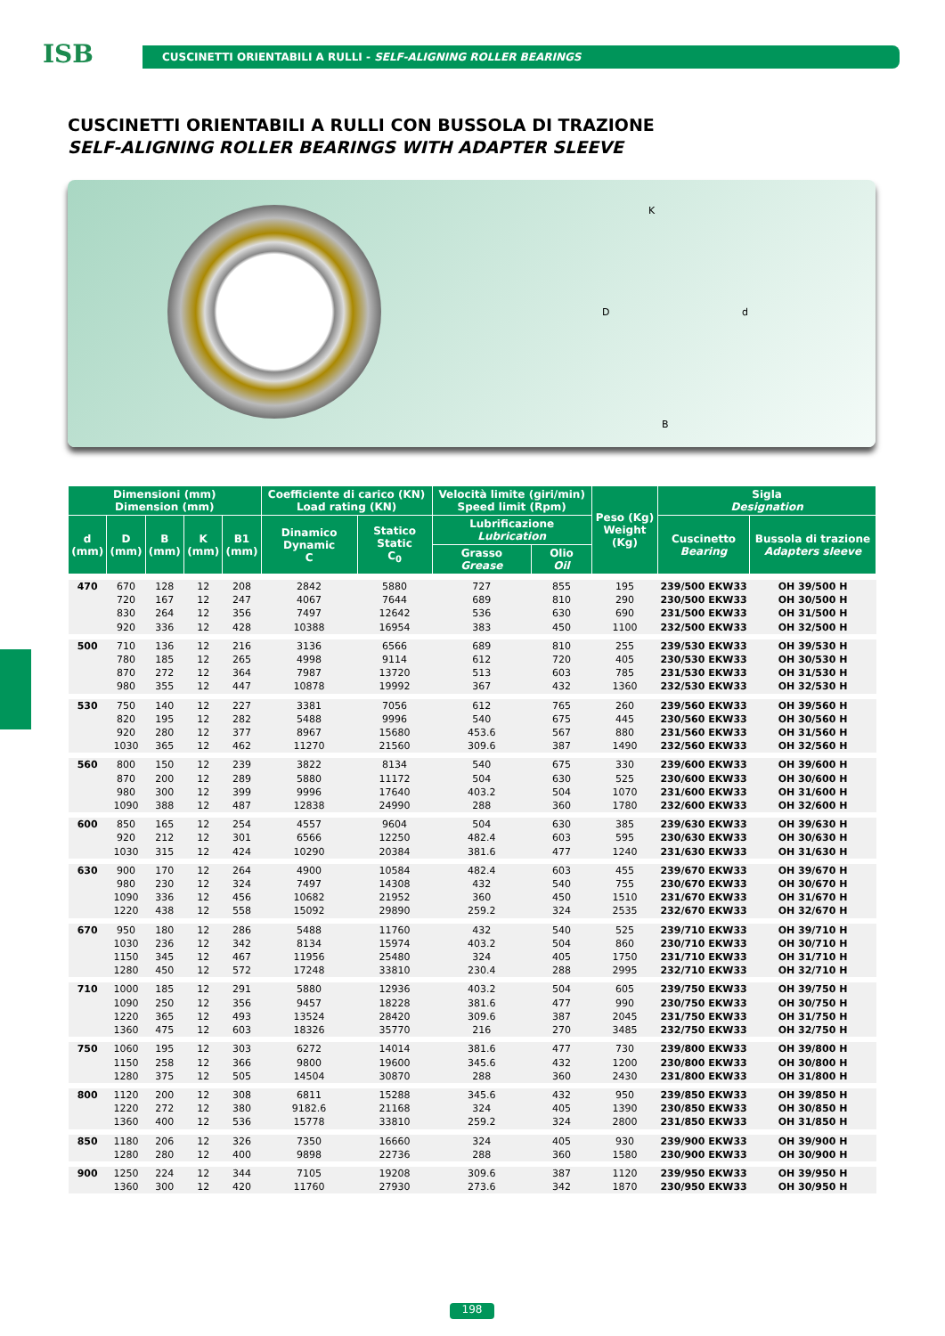ISB CUSCINETTI ORIENTABILI A RULLI - SELF-ALIGNING ROLLER BEARINGS
CUSCINETTI ORIENTABILI A RULLI CON BUSSOLA DI TRAZIONE
SELF-ALIGNING ROLLER BEARINGS WITH ADAPTER SLEEVE
K
D d
B
| Dimensioni (mm) Dimension (mm) | | | | | Coefficiente di carico (KN) Load rating (KN) | | Velocità limite (giri/min) Speed limit (Rpm) | | Peso (Kg) Weight (Kg) | Sigla Designation | |
| --- | --- | --- | --- | --- | --- | --- | --- | --- | --- | --- | --- |
| d (mm) | D (mm) | B (mm) | K (mm) | B1 (mm) | Dinamico Dynamic C | Statico Static C<sub>0</sub> | Lubrificazione Lubrication | | | Cuscinetto Bearing | Bussola di trazione Adapters sleeve |
| | | | | | | | Grasso Grease | Olio Oil | | | |
| 470 | 670 | 128 | 12 | 208 | 2842 | 5880 | 727 | 855 | 195 | 239/500 EKW33 | OH 39/500 H |
| | 720 | 167 | 12 | 247 | 4067 | 7644 | 689 | 810 | 290 | 230/500 EKW33 | OH 30/500 H |
| | 830 | 264 | 12 | 356 | 7497 | 12642 | 536 | 630 | 690 | 231/500 EKW33 | OH 31/500 H |
| | 920 | 336 | 12 | 428 | 10388 | 16954 | 383 | 450 | 1100 | 232/500 EKW33 | OH 32/500 H |
| 500 | 710 | 136 | 12 | 216 | 3136 | 6566 | 689 | 810 | 255 | 239/530 EKW33 | OH 39/530 H |
| | 780 | 185 | 12 | 265 | 4998 | 9114 | 612 | 720 | 405 | 230/530 EKW33 | OH 30/530 H |
| | 870 | 272 | 12 | 364 | 7987 | 13720 | 513 | 603 | 785 | 231/530 EKW33 | OH 31/530 H |
| | 980 | 355 | 12 | 447 | 10878 | 19992 | 367 | 432 | 1360 | 232/530 EKW33 | OH 32/530 H |
| 530 | 750 | 140 | 12 | 227 | 3381 | 7056 | 612 | 765 | 260 | 239/560 EKW33 | OH 39/560 H |
| | 820 | 195 | 12 | 282 | 5488 | 9996 | 540 | 675 | 445 | 230/560 EKW33 | OH 30/560 H |
| | 920 | 280 | 12 | 377 | 8967 | 15680 | 453.6 | 567 | 880 | 231/560 EKW33 | OH 31/560 H |
| | 1030 | 365 | 12 | 462 | 11270 | 21560 | 309.6 | 387 | 1490 | 232/560 EKW33 | OH 32/560 H |
| 560 | 800 | 150 | 12 | 239 | 3822 | 8134 | 540 | 675 | 330 | 239/600 EKW33 | OH 39/600 H |
| | 870 | 200 | 12 | 289 | 5880 | 11172 | 504 | 630 | 525 | 230/600 EKW33 | OH 30/600 H |
| | 980 | 300 | 12 | 399 | 9996 | 17640 | 403.2 | 504 | 1070 | 231/600 EKW33 | OH 31/600 H |
| | 1090 | 388 | 12 | 487 | 12838 | 24990 | 288 | 360 | 1780 | 232/600 EKW33 | OH 32/600 H |
| 600 | 850 | 165 | 12 | 254 | 4557 | 9604 | 504 | 630 | 385 | 239/630 EKW33 | OH 39/630 H |
| | 920 | 212 | 12 | 301 | 6566 | 12250 | 482.4 | 603 | 595 | 230/630 EKW33 | OH 30/630 H |
| | 1030 | 315 | 12 | 424 | 10290 | 20384 | 381.6 | 477 | 1240 | 231/630 EKW33 | OH 31/630 H |
| 630 | 900 | 170 | 12 | 264 | 4900 | 10584 | 482.4 | 603 | 455 | 239/670 EKW33 | OH 39/670 H |
| | 980 | 230 | 12 | 324 | 7497 | 14308 | 432 | 540 | 755 | 230/670 EKW33 | OH 30/670 H |
| | 1090 | 336 | 12 | 456 | 10682 | 21952 | 360 | 450 | 1510 | 231/670 EKW33 | OH 31/670 H |
| | 1220 | 438 | 12 | 558 | 15092 | 29890 | 259.2 | 324 | 2535 | 232/670 EKW33 | OH 32/670 H |
| 670 | 950 | 180 | 12 | 286 | 5488 | 11760 | 432 | 540 | 525 | 239/710 EKW33 | OH 39/710 H |
| | 1030 | 236 | 12 | 342 | 8134 | 15974 | 403.2 | 504 | 860 | 230/710 EKW33 | OH 30/710 H |
| | 1150 | 345 | 12 | 467 | 11956 | 25480 | 324 | 405 | 1750 | 231/710 EKW33 | OH 31/710 H |
| | 1280 | 450 | 12 | 572 | 17248 | 33810 | 230.4 | 288 | 2995 | 232/710 EKW33 | OH 32/710 H |
| 710 | 1000 | 185 | 12 | 291 | 5880 | 12936 | 403.2 | 504 | 605 | 239/750 EKW33 | OH 39/750 H |
| | 1090 | 250 | 12 | 356 | 9457 | 18228 | 381.6 | 477 | 990 | 230/750 EKW33 | OH 30/750 H |
| | 1220 | 365 | 12 | 493 | 13524 | 28420 | 309.6 | 387 | 2045 | 231/750 EKW33 | OH 31/750 H |
| | 1360 | 475 | 12 | 603 | 18326 | 35770 | 216 | 270 | 3485 | 232/750 EKW33 | OH 32/750 H |
| 750 | 1060 | 195 | 12 | 303 | 6272 | 14014 | 381.6 | 477 | 730 | 239/800 EKW33 | OH 39/800 H |
| | 1150 | 258 | 12 | 366 | 9800 | 19600 | 345.6 | 432 | 1200 | 230/800 EKW33 | OH 30/800 H |
| | 1280 | 375 | 12 | 505 | 14504 | 30870 | 288 | 360 | 2430 | 231/800 EKW33 | OH 31/800 H |
| 800 | 1120 | 200 | 12 | 308 | 6811 | 15288 | 345.6 | 432 | 950 | 239/850 EKW33 | OH 39/850 H |
| | 1220 | 272 | 12 | 380 | 9182.6 | 21168 | 324 | 405 | 1390 | 230/850 EKW33 | OH 30/850 H |
| | 1360 | 400 | 12 | 536 | 15778 | 33810 | 259.2 | 324 | 2800 | 231/850 EKW33 | OH 31/850 H |
| 850 | 1180 | 206 | 12 | 326 | 7350 | 16660 | 324 | 405 | 930 | 239/900 EKW33 | OH 39/900 H |
| | 1280 | 280 | 12 | 400 | 9898 | 22736 | 288 | 360 | 1580 | 230/900 EKW33 | OH 30/900 H |
| 900 | 1250 | 224 | 12 | 344 | 7105 | 19208 | 309.6 | 387 | 1120 | 239/950 EKW33 | OH 39/950 H |
| | 1360 | 300 | 12 | 420 | 11760 | 27930 | 273.6 | 342 | 1870 | 230/950 EKW33 | OH 30/950 H |
198